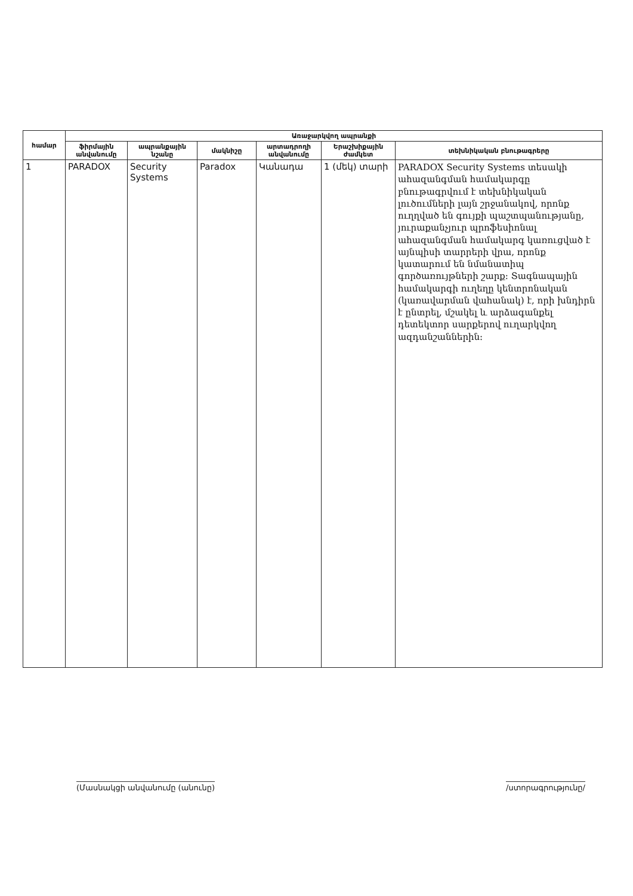| համար | Առաջարկվող ապրանքի | | | | | |
| --- | --- | --- | --- | --- | --- | --- |
| | ֆիրմային անվանումը | ապրանքային նշանը | մակնիշը | արտադրողի անվանումը | Երաշխիքային ժամկետ | տեխնիկական բնութագրերը |
| 1 | PARADOX | Security Systems | Paradox | Կանադա | 1 (մեկ) տարի | PARADOX Security Systems տեսակի ահազանգման համակարգը բնութագրվում է տեխնիկական լուծումների լայն շրջանակով, որոնք ուղղված են գույքի պաշտպանությանը, յուրաքանչյուր պրոֆեսիոնալ ահազանգման համակարգ կառուցված է այնպիսի տարրերի վրա, որոնք կատարում են նմանատիպ գործառույթների շարք: Տագնապային համակարգի ուղեղը կենտրոնական (կառավարման վահանակ) է, որի խնդիրն է ընտրել, մշակել և արձագանքել դետեկտոր սարքերով ուղարկվող ազդանշաններին: |
(Մասնակցի անվանումը (անունը) /ստորագրությունը/